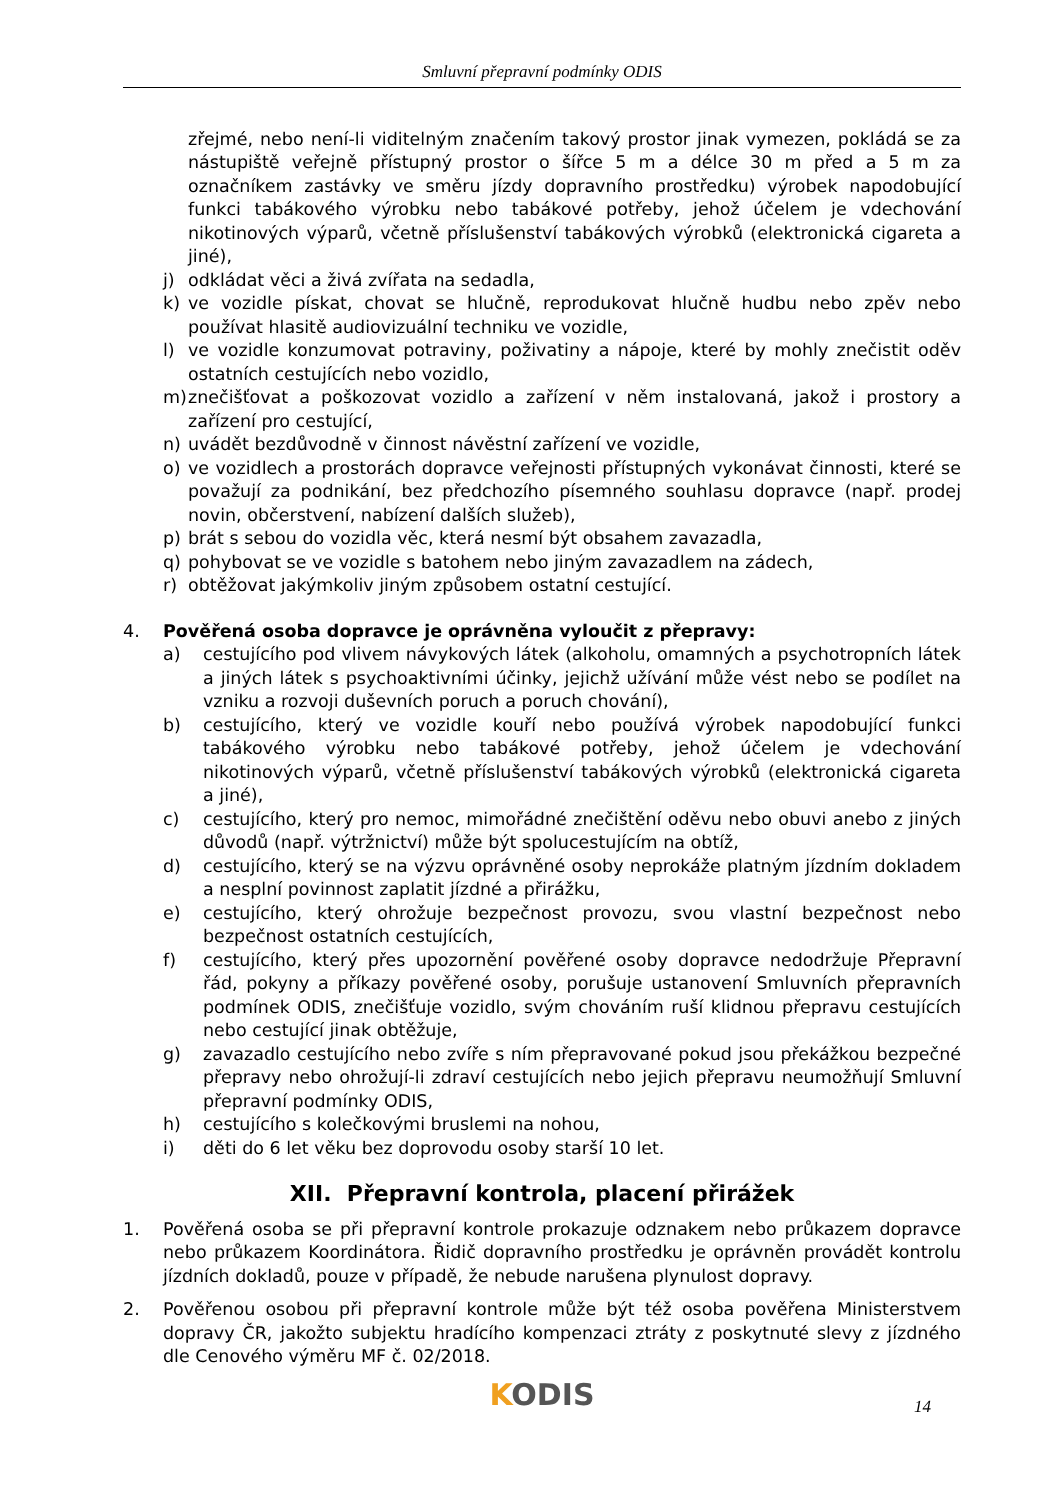Smluvní přepravní podmínky ODIS
zřejmé, nebo není-li viditelným značením takový prostor jinak vymezen, pokládá se za nástupiště veřejně přístupný prostor o šířce 5 m a délce 30 m před a 5 m za označníkem zastávky ve směru jízdy dopravního prostředku) výrobek napodobující funkci tabákového výrobku nebo tabákové potřeby, jehož účelem je vdechování nikotinových výparů, včetně příslušenství tabákových výrobků (elektronická cigareta a jiné),
j) odkládat věci a živá zvířata na sedadla,
k) ve vozidle pískat, chovat se hlučně, reprodukovat hlučně hudbu nebo zpěv nebo používat hlasitě audiovizuální techniku ve vozidle,
l) ve vozidle konzumovat potraviny, poživatiny a nápoje, které by mohly znečistit oděv ostatních cestujících nebo vozidlo,
m) znečišťovat a poškozovat vozidlo a zařízení v něm instalovaná, jakož i prostory a zařízení pro cestující,
n) uvádět bezdůvodně v činnost návěstní zařízení ve vozidle,
o) ve vozidlech a prostorách dopravce veřejnosti přístupných vykonávat činnosti, které se považují za podnikání, bez předchozího písemného souhlasu dopravce (např. prodej novin, občerstvení, nabízení dalších služeb),
p) brát s sebou do vozidla věc, která nesmí být obsahem zavazadla,
q) pohybovat se ve vozidle s batohem nebo jiným zavazadlem na zádech,
r) obtěžovat jakýmkoliv jiným způsobem ostatní cestující.
4. Pověřená osoba dopravce je oprávněna vyloučit z přepravy:
a) cestujícího pod vlivem návykových látek (alkoholu, omamných a psychotropních látek a jiných látek s psychoaktivními účinky, jejichž užívání může vést nebo se podílet na vzniku a rozvoji duševních poruch a poruch chování),
b) cestujícího, který ve vozidle kouří nebo používá výrobek napodobující funkci tabákového výrobku nebo tabákové potřeby, jehož účelem je vdechování nikotinových výparů, včetně příslušenství tabákových výrobků (elektronická cigareta a jiné),
c) cestujícího, který pro nemoc, mimořádné znečištění oděvu nebo obuvi anebo z jiných důvodů (např. výtržnictví) může být spolucestujícím na obtíž,
d) cestujícího, který se na výzvu oprávněné osoby neprokáže platným jízdním dokladem a nesplní povinnost zaplatit jízdné a přirážku,
e) cestujícího, který ohrožuje bezpečnost provozu, svou vlastní bezpečnost nebo bezpečnost ostatních cestujících,
f) cestujícího, který přes upozornění pověřené osoby dopravce nedodržuje Přepravní řád, pokyny a příkazy pověřené osoby, porušuje ustanovení Smluvních přepravních podmínek ODIS, znečišťuje vozidlo, svým chováním ruší klidnou přepravu cestujících nebo cestující jinak obtěžuje,
g) zavazadlo cestujícího nebo zvíře s ním přepravované pokud jsou překážkou bezpečné přepravy nebo ohrožují-li zdraví cestujících nebo jejich přepravu neumožňují Smluvní přepravní podmínky ODIS,
h) cestujícího s kolečkovými bruslemi na nohou,
i) děti do 6 let věku bez doprovodu osoby starší 10 let.
XII. Přepravní kontrola, placení přirážek
1. Pověřená osoba se při přepravní kontrole prokazuje odznakem nebo průkazem dopravce nebo průkazem Koordinátora. Řidič dopravního prostředku je oprávněn provádět kontrolu jízdních dokladů, pouze v případě, že nebude narušena plynulost dopravy.
2. Pověřenou osobou při přepravní kontrole může být též osoba pověřena Ministerstvem dopravy ČR, jakožto subjektu hradícího kompenzaci ztráty z poskytnuté slevy z jízdného dle Cenového výměru MF č. 02/2018.
KODIS
14